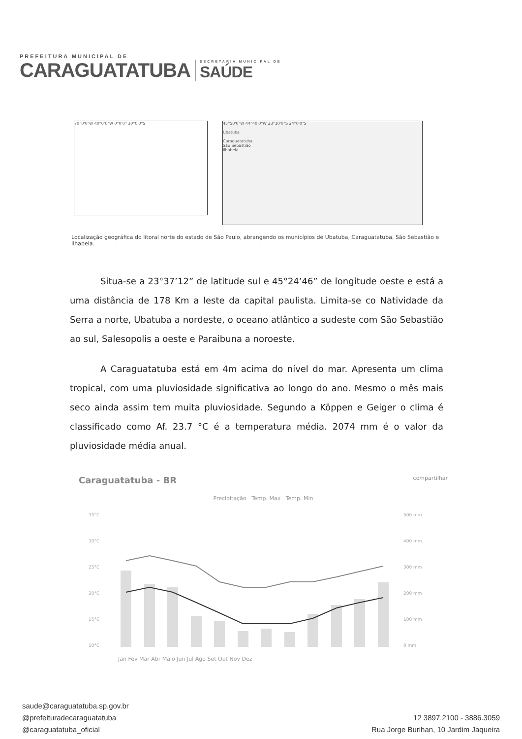PREFEITURA MUNICIPAL DE
CARAGUATATUBA
SECRETARIA MUNICIPAL DE
SAÚDE
70°0'0"W 40°0'0"W 0°0'0" 30°0'0"S
45°50'0"W 44°40'0"W 23°10'0"S 24°0'0"S
Ubatuba
Caraguatatuba
São Sebastião
Ilhabela
Localização geográfica do litoral norte do estado de São Paulo, abrangendo os municípios de Ubatuba, Caraguatatuba, São Sebastião e Ilhabela.
Situa-se a 23°37’12” de latitude sul e 45°24’46” de longitude oeste e está a uma distância de 178 Km a leste da capital paulista. Limita-se co Natividade da Serra a norte, Ubatuba a nordeste, o oceano atlântico a sudeste com São Sebastião ao sul, Salesopolis a oeste e Paraibuna a noroeste.
A Caraguatatuba está em 4m acima do nível do mar. Apresenta um clima tropical, com uma pluviosidade significativa ao longo do ano. Mesmo o mês mais seco ainda assim tem muita pluviosidade. Segundo a Köppen e Geiger o clima é classificado como Af. 23.7 °C é a temperatura média. 2074 mm é o valor da pluviosidade média anual.
Caraguatatuba - BR compartilhar
Precipitação Temp. Max Temp. Min
35°C
30°C
25°C
20°C
15°C
10°C
500 mm
400 mm
300 mm
200 mm
100 mm
0 mm
Jan Fev Mar Abr Maio Jun Jul Ago Set Out Nov Dez
saude@caraguatatuba.sp.gov.br
@prefeituradecaraguatatuba
@caraguatatuba_oficial
12 3897.2100 - 3886.3059
Rua Jorge Burihan, 10 Jardim Jaqueira